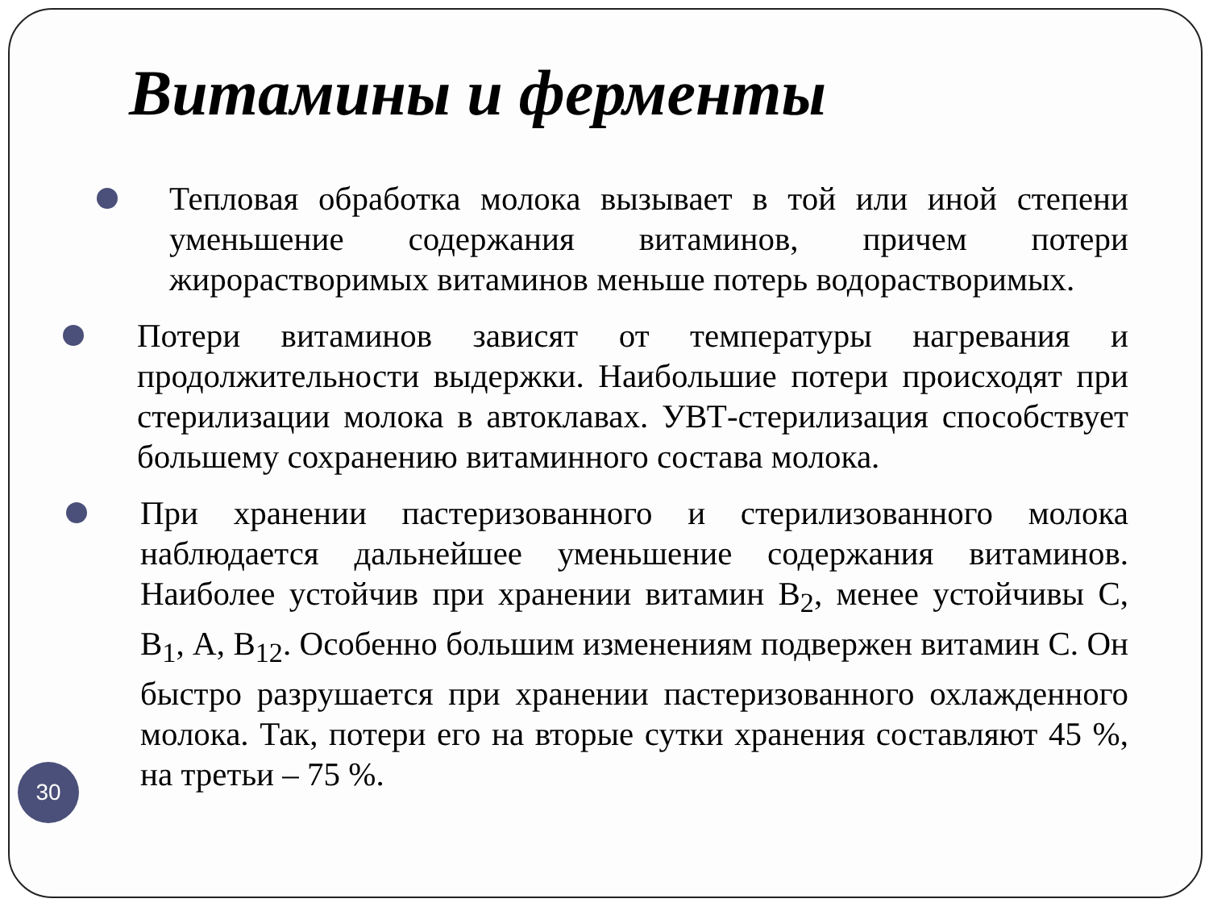Витамины и ферменты
Тепловая обработка молока вызывает в той или иной степени уменьшение содержания витаминов, причем потери жирорастворимых витаминов меньше потерь водорастворимых.
Потери витаминов зависят от температуры нагревания и продолжительности выдержки. Наибольшие потери происходят при стерилизации молока в автоклавах. УВТ-стерилизация способствует большему сохранению витаминного состава молока.
При хранении пастеризованного и стерилизованного молока наблюдается дальнейшее уменьшение содержания витаминов. Наиболее устойчив при хранении витамин В<sub>2</sub>, менее устойчивы С, В<sub>1</sub>, А, В<sub>12</sub>. Особенно большим изменениям подвержен витамин С. Он быстро разрушается при хранении пастеризованного охлажденного молока. Так, потери его на вторые сутки хранения составляют 45 %, на третьи – 75 %.
30